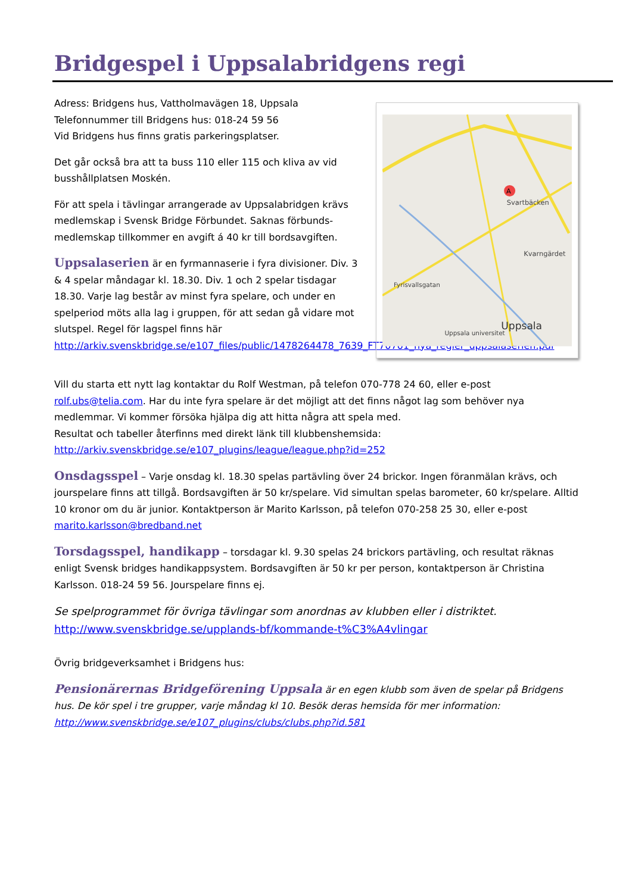Bridgespel i Uppsalabridgens regi
Adress: Bridgens hus, Vattholmavägen 18, Uppsala
Telefonnummer till Bridgens hus: 018-24 59 56
Vid Bridgens hus finns gratis parkeringsplatser.
Det går också bra att ta buss 110 eller 115 och kliva av vid busshållplatsen Moskén.
För att spela i tävlingar arrangerade av Uppsalabridgen krävs medlemskap i Svensk Bridge Förbundet. Saknas förbunds-medlemskap tillkommer en avgift á 40 kr till bordsavgiften.
Uppsalaserien är en fyrmannaserie i fyra divisioner. Div. 3 & 4 spelar måndagar kl. 18.30. Div. 1 och 2 spelar tisdagar 18.30. Varje lag består av minst fyra spelare, och under en spelperiod möts alla lag i gruppen, för att sedan gå vidare mot slutspel. Regel för lagspel finns här http://arkiv.svenskbridge.se/e107_files/public/1478264478_7639_FT70761_nya_regler_uppsalaserien.pdf
Svartbäcken
Kvarngärdet
Fyrisvallsgatan
Uppsala
Uppsala universitet
A
Vill du starta ett nytt lag kontaktar du Rolf Westman, på telefon 070-778 24 60, eller e-post rolf.ubs@telia.com. Har du inte fyra spelare är det möjligt att det finns något lag som behöver nya medlemmar. Vi kommer försöka hjälpa dig att hitta några att spela med.
Resultat och tabeller återfinns med direkt länk till klubbenshemsida:
http://arkiv.svenskbridge.se/e107_plugins/league/league.php?id=252
Onsdagsspel – Varje onsdag kl. 18.30 spelas partävling över 24 brickor. Ingen föranmälan krävs, och jourspelare finns att tillgå. Bordsavgiften är 50 kr/spelare. Vid simultan spelas barometer, 60 kr/spelare. Alltid 10 kronor om du är junior. Kontaktperson är Marito Karlsson, på telefon 070-258 25 30, eller e-post marito.karlsson@bredband.net
Torsdagsspel, handikapp – torsdagar kl. 9.30 spelas 24 brickors partävling, och resultat räknas enligt Svensk bridges handikappsystem. Bordsavgiften är 50 kr per person, kontaktperson är Christina Karlsson. 018-24 59 56. Jourspelare finns ej.
Se spelprogrammet för övriga tävlingar som anordnas av klubben eller i distriktet.
http://www.svenskbridge.se/upplands-bf/kommande-t%C3%A4vlingar
Övrig bridgeverksamhet i Bridgens hus:
Pensionärernas Bridgeförening Uppsala är en egen klubb som även de spelar på Bridgens hus. De kör spel i tre grupper, varje måndag kl 10. Besök deras hemsida för mer information: http://www.svenskbridge.se/e107_plugins/clubs/clubs.php?id.581